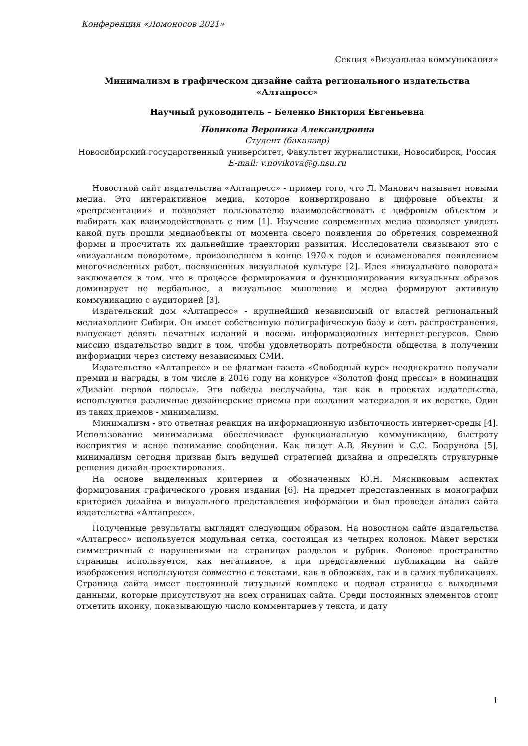Конференция «Ломоносов 2021»
Секция «Визуальная коммуникация»
Минимализм в графическом дизайне сайта регионального издательства «Алтапресс»
Научный руководитель – Беленко Виктория Евгеньевна
Новикова Вероника Александровна
Студент (бакалавр)
Новосибирский государственный университет, Факультет журналистики, Новосибирск, Россия
E-mail: v.novikova@g.nsu.ru
Новостной сайт издательства «Алтапресс» - пример того, что Л. Манович называет новыми медиа. Это интерактивное медиа, которое конвертировано в цифровые объекты и «репрезентации» и позволяет пользователю взаимодействовать с цифровым объектом и выбирать как взаимодействовать с ним [1]. Изучение современных медиа позволяет увидеть какой путь прошли медиаобъекты от момента своего появления до обретения современной формы и просчитать их дальнейшие траектории развития. Исследователи связывают это с «визуальным поворотом», произошедшем в конце 1970-х годов и ознаменовался появлением многочисленных работ, посвященных визуальной культуре [2]. Идея «визуального поворота» заключается в том, что в процессе формирования и функционирования визуальных образов доминирует не вербальное, а визуальное мышление и медиа формируют активную коммуникацию с аудиторией [3].
Издательский дом «Алтапресс» - крупнейший независимый от властей региональный медиахолдинг Сибири. Он имеет собственную полиграфическую базу и сеть распространения, выпускает девять печатных изданий и восемь информационных интернет-ресурсов. Свою миссию издательство видит в том, чтобы удовлетворять потребности общества в получении информации через систему независимых СМИ.
Издательство «Алтапресс» и ее флагман газета «Свободный курс» неоднократно получали премии и награды, в том числе в 2016 году на конкурсе «Золотой фонд прессы» в номинации «Дизайн первой полосы». Эти победы неслучайны, так как в проектах издательства, используются различные дизайнерские приемы при создании материалов и их верстке. Один из таких приемов - минимализм.
Минимализм - это ответная реакция на информационную избыточность интернет-среды [4]. Использование минимализма обеспечивает функциональную коммуникацию, быстроту восприятия и ясное понимание сообщения. Как пишут А.В. Якунин и С.С. Бодрунова [5], минимализм сегодня призван быть ведущей стратегией дизайна и определять структурные решения дизайн-проектирования.
На основе выделенных критериев и обозначенных Ю.Н. Мясниковым аспектах формирования графического уровня издания [6]. На предмет представленных в монографии критериев дизайна и визуального представления информации и был проведен анализ сайта издательства «Алтапресс».
Полученные результаты выглядят следующим образом. На новостном сайте издательства «Алтапресс» используется модульная сетка, состоящая из четырех колонок. Макет верстки симметричный с нарушениями на страницах разделов и рубрик. Фоновое пространство страницы используется, как негативное, а при представлении публикации на сайте изображения используются совместно с текстами, как в обложках, так и в самих публикациях. Страница сайта имеет постоянный титульный комплекс и подвал страницы с выходными данными, которые присутствуют на всех страницах сайта. Среди постоянных элементов стоит отметить иконку, показывающую число комментариев у текста, и дату
1